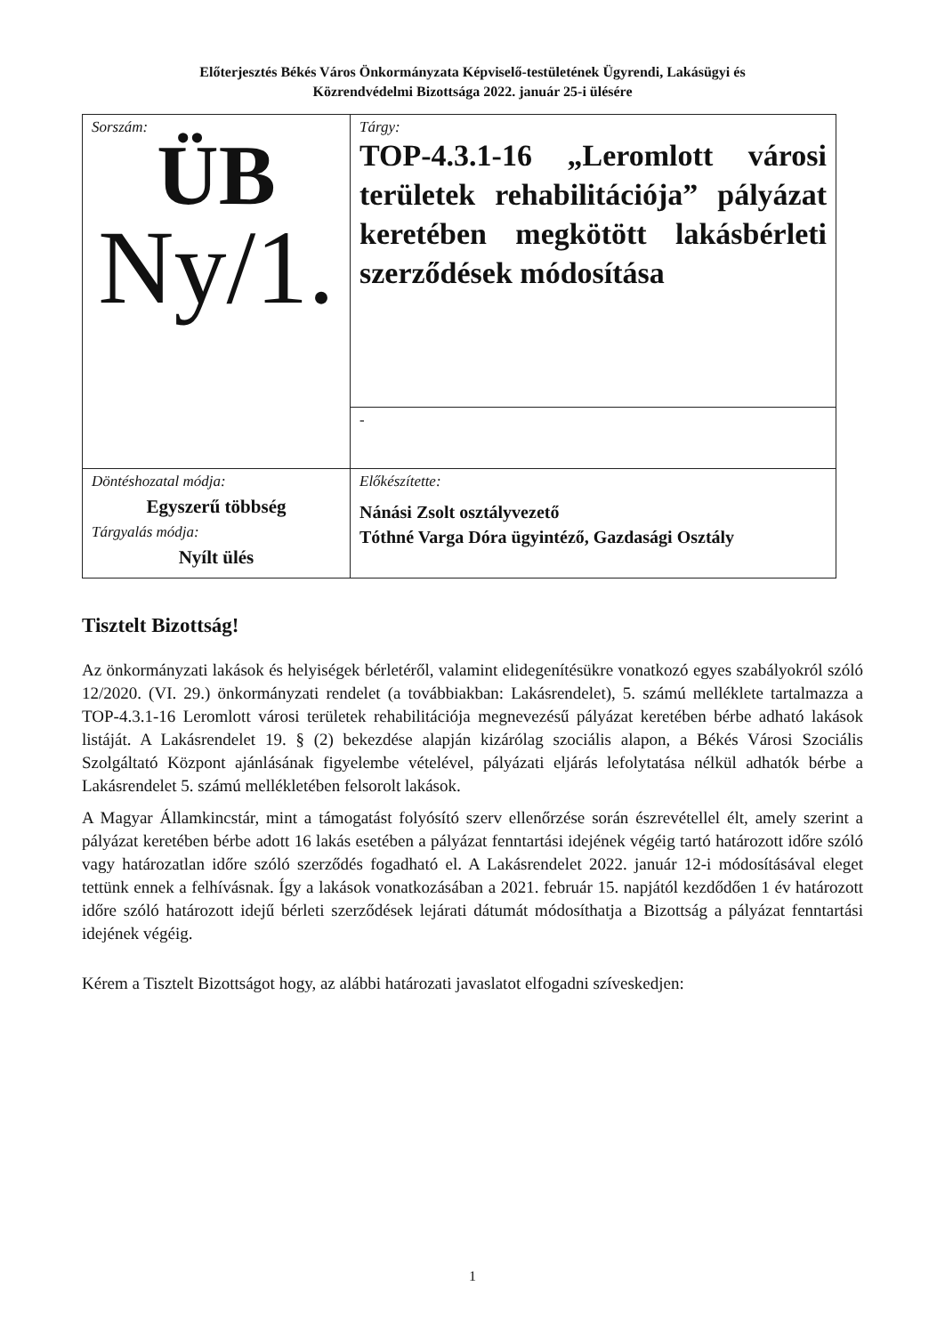Előterjesztés Békés Város Önkormányzata Képviselő-testületének Ügyrendi, Lakásügyi és
Közrendvédelmi Bizottsága 2022. január 25-i ülésére
| Sorszám: ÜB Ny/1. | Tárgy: TOP-4.3.1-16 „Leromlott városi területek rehabilitációja” pályázat keretében megkötött lakásbérleti szerződések módosítása |
| | - |
| Döntéshozatal módja: Egyszerű többség Tárgyalás módja: Nyílt ülés | Előkészítette: Nánási Zsolt osztályvezető Tóthné Varga Dóra ügyintéző, Gazdasági Osztály |
Tisztelt Bizottság!
Az önkormányzati lakások és helyiségek bérletéről, valamint elidegenítésükre vonatkozó egyes szabályokról szóló 12/2020. (VI. 29.) önkormányzati rendelet (a továbbiakban: Lakásrendelet), 5. számú melléklete tartalmazza a TOP-4.3.1-16 Leromlott városi területek rehabilitációja megnevezésű pályázat keretében bérbe adható lakások listáját. A Lakásrendelet 19. § (2) bekezdése alapján kizárólag szociális alapon, a Békés Városi Szociális Szolgáltató Központ ajánlásának figyelembe vételével, pályázati eljárás lefolytatása nélkül adhatók bérbe a Lakásrendelet 5. számú mellékletében felsorolt lakások.
A Magyar Államkincstár, mint a támogatást folyósító szerv ellenőrzése során észrevétellel élt, amely szerint a pályázat keretében bérbe adott 16 lakás esetében a pályázat fenntartási idejének végéig tartó határozott időre szóló vagy határozatlan időre szóló szerződés fogadható el. A Lakásrendelet 2022. január 12-i módosításával eleget tettünk ennek a felhívásnak. Így a lakások vonatkozásában a 2021. február 15. napjától kezdődően 1 év határozott időre szóló határozott idejű bérleti szerződések lejárati dátumát módosíthatja a Bizottság a pályázat fenntartási idejének végéig.
Kérem a Tisztelt Bizottságot hogy, az alábbi határozati javaslatot elfogadni szíveskedjen:
1